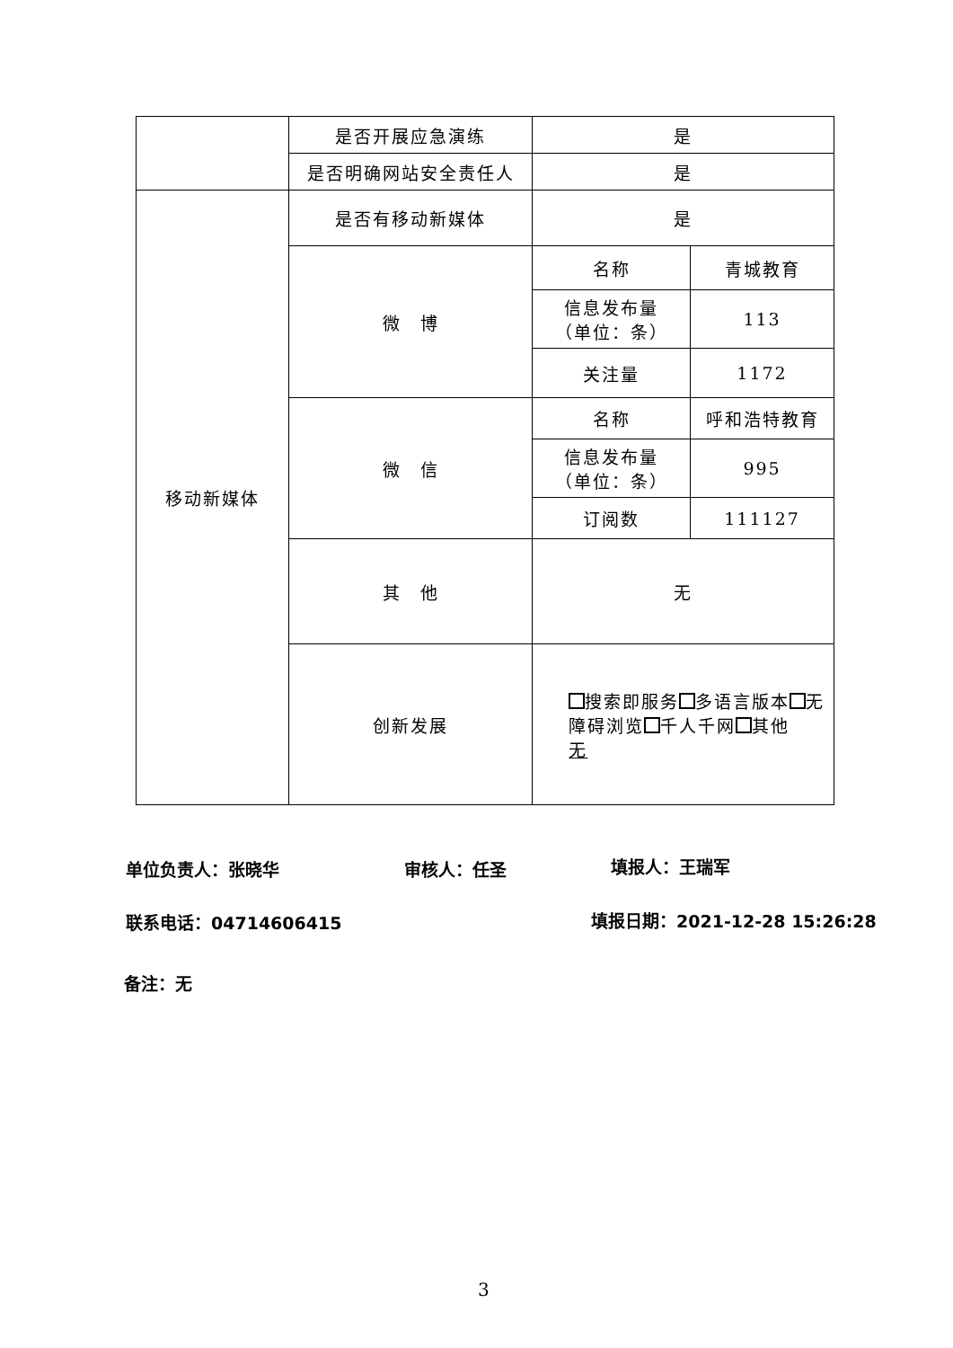| | 是否开展应急演练 | 是 | |
| | 是否明确网站安全责任人 | 是 | |
| 移动新媒体 | 是否有移动新媒体 | 是 | |
| | 微 博 | 名称 | 青城教育 |
| | | 信息发布量 （单位：条） | 113 |
| | | 关注量 | 1172 |
| | 微 信 | 名称 | 呼和浩特教育 |
| | | 信息发布量 （单位：条） | 995 |
| | | 订阅数 | 111127 |
| | 其 他 | 无 | |
| | 创新发展 | 搜索即服务 多语言版本 无障碍浏览 千人千网 其他 无 | |
单位负责人：张晓华 审核人：任圣 填报人：王瑞军
联系电话：04714606415 填报日期：2021-12-28 15:26:28
备注：无
3